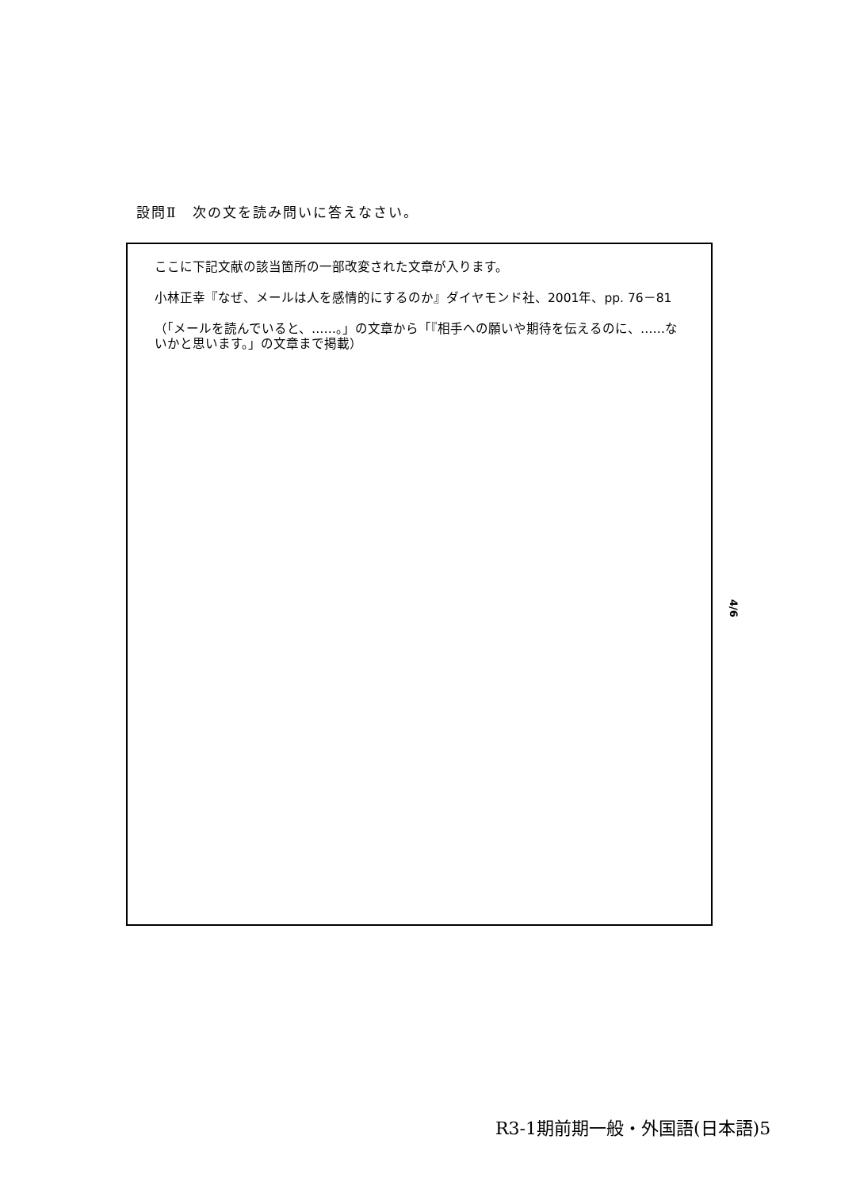設問Ⅱ　次の文を読み問いに答えなさい。
ここに下記文献の該当箇所の一部改変された文章が入ります。
小林正幸『なぜ、メールは人を感情的にするのか』ダイヤモンド社、2001年、pp. 76－81
（「メールを読んでいると、……。」の文章から「『相手への願いや期待を伝えるのに、……ないかと思います。」の文章まで掲載）
4/6
R3-1期前期一般・外国語(日本語)5